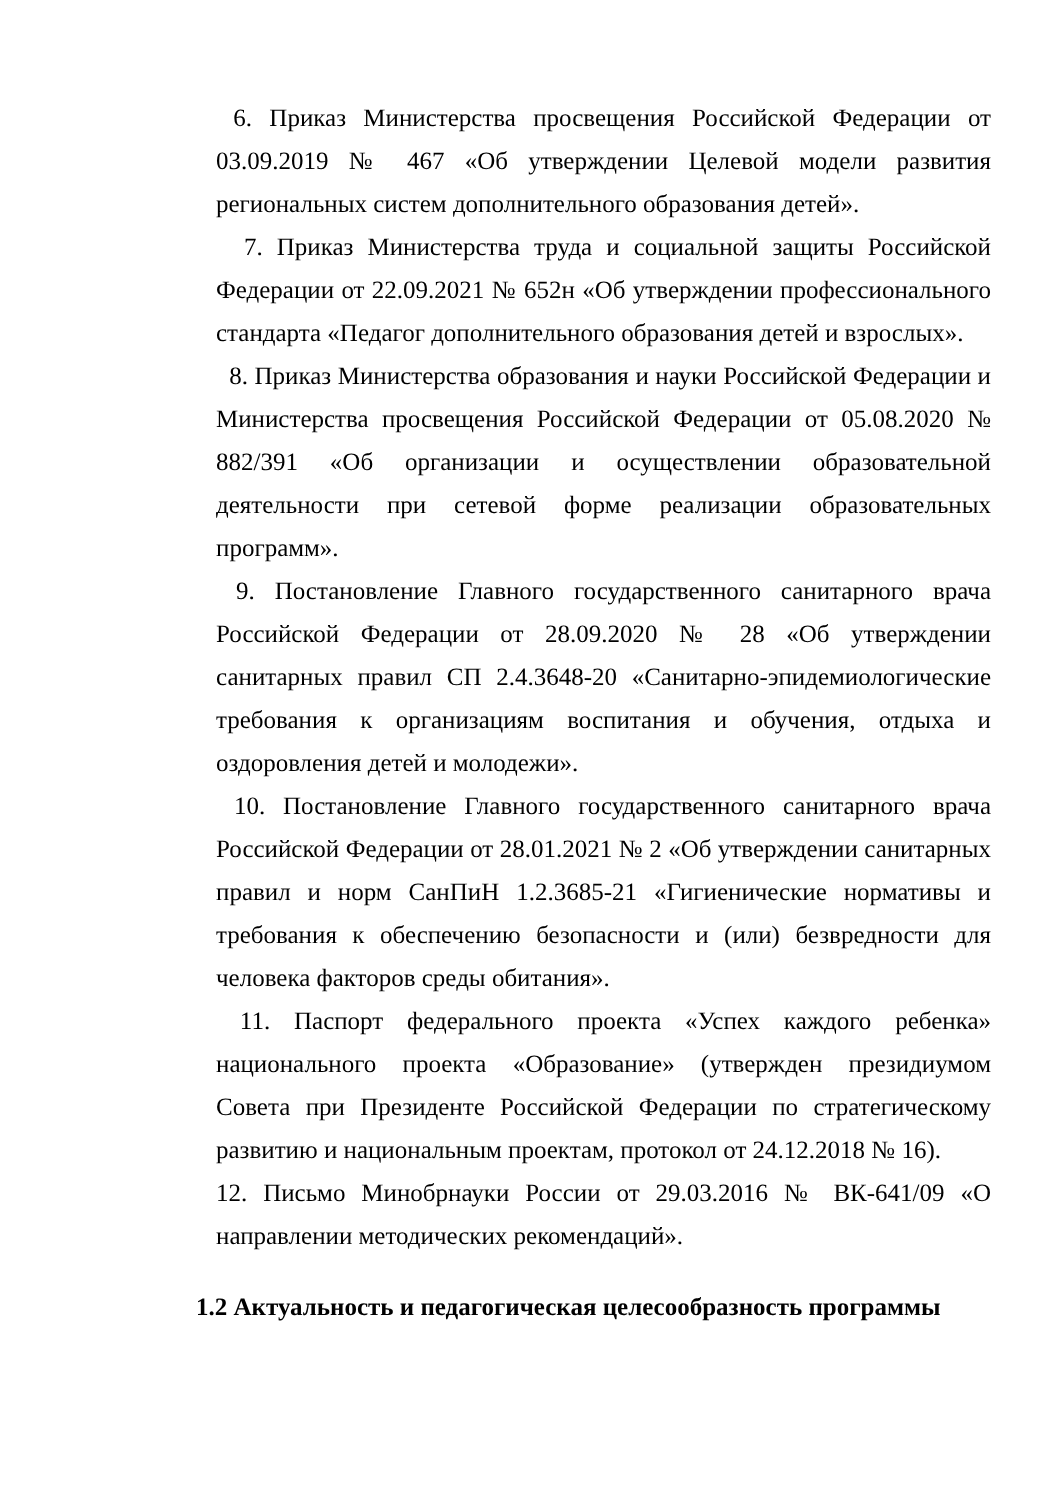6. Приказ Министерства просвещения Российской Федерации от 03.09.2019 № 467 «Об утверждении Целевой модели развития региональных систем дополнительного образования детей».
7. Приказ Министерства труда и социальной защиты Российской Федерации от 22.09.2021 № 652н «Об утверждении профессионального стандарта «Педагог дополнительного образования детей и взрослых».
8. Приказ Министерства образования и науки Российской Федерации и Министерства просвещения Российской Федерации от 05.08.2020 № 882/391 «Об организации и осуществлении образовательной деятельности при сетевой форме реализации образовательных программ».
9. Постановление Главного государственного санитарного врача Российской Федерации от 28.09.2020 № 28 «Об утверждении санитарных правил СП 2.4.3648-20 «Санитарно-эпидемиологические требования к организациям воспитания и обучения, отдыха и оздоровления детей и молодежи».
10. Постановление Главного государственного санитарного врача Российской Федерации от 28.01.2021 № 2 «Об утверждении санитарных правил и норм СанПиН 1.2.3685-21 «Гигиенические нормативы и требования к обеспечению безопасности и (или) безвредности для человека факторов среды обитания».
11. Паспорт федерального проекта «Успех каждого ребенка» национального проекта «Образование» (утвержден президиумом Совета при Президенте Российской Федерации по стратегическому развитию и национальным проектам, протокол от 24.12.2018 № 16).
12. Письмо Минобрнауки России от 29.03.2016 № ВК-641/09 «О направлении методических рекомендаций».
1.2 Актуальность и педагогическая целесообразность программы